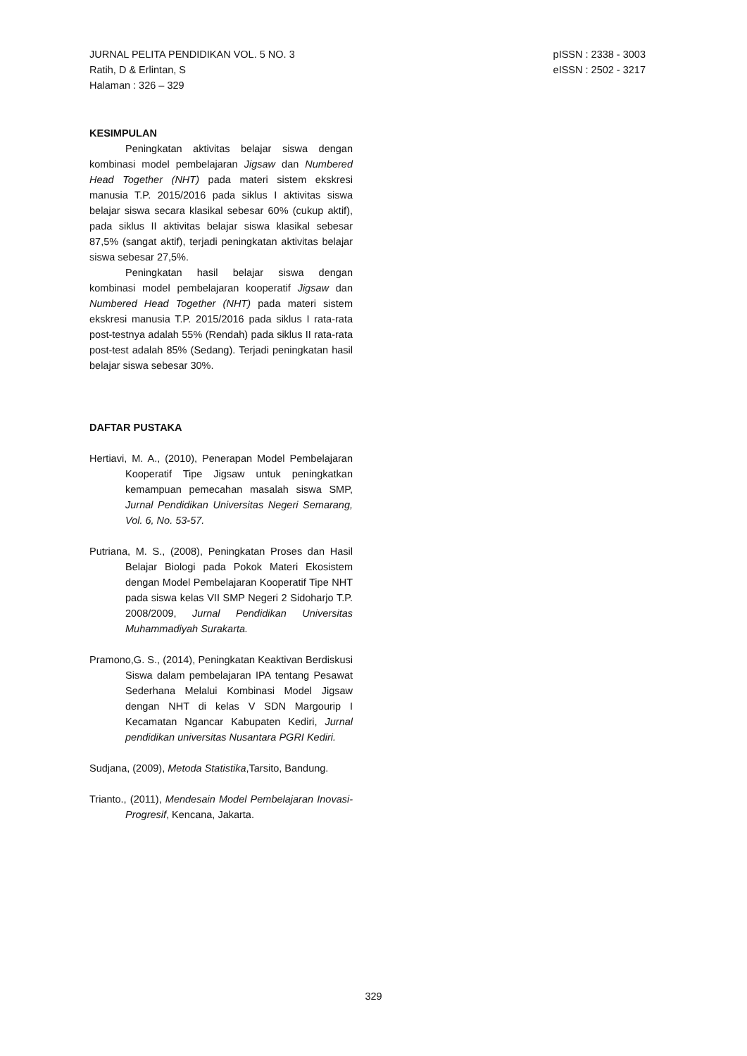JURNAL PELITA PENDIDIKAN VOL. 5 NO. 3
Ratih, D & Erlintan, S
Halaman : 326 – 329
pISSN : 2338 - 3003
eISSN : 2502 - 3217
KESIMPULAN
Peningkatan aktivitas belajar siswa dengan kombinasi model pembelajaran Jigsaw dan Numbered Head Together (NHT) pada materi sistem ekskresi manusia T.P. 2015/2016 pada siklus I aktivitas siswa belajar siswa secara klasikal sebesar 60% (cukup aktif), pada siklus II aktivitas belajar siswa klasikal sebesar 87,5% (sangat aktif), terjadi peningkatan aktivitas belajar siswa sebesar 27,5%.
Peningkatan hasil belajar siswa dengan kombinasi model pembelajaran kooperatif Jigsaw dan Numbered Head Together (NHT) pada materi sistem ekskresi manusia T.P. 2015/2016 pada siklus I rata-rata post-testnya adalah 55% (Rendah) pada siklus II rata-rata post-test adalah 85% (Sedang). Terjadi peningkatan hasil belajar siswa sebesar 30%.
DAFTAR PUSTAKA
Hertiavi, M. A., (2010), Penerapan Model Pembelajaran Kooperatif Tipe Jigsaw untuk peningkatkan kemampuan pemecahan masalah siswa SMP, Jurnal Pendidikan Universitas Negeri Semarang, Vol. 6, No. 53-57.
Putriana, M. S., (2008), Peningkatan Proses dan Hasil Belajar Biologi pada Pokok Materi Ekosistem dengan Model Pembelajaran Kooperatif Tipe NHT pada siswa kelas VII SMP Negeri 2 Sidoharjo T.P. 2008/2009, Jurnal Pendidikan Universitas Muhammadiyah Surakarta.
Pramono,G. S., (2014), Peningkatan Keaktivan Berdiskusi Siswa dalam pembelajaran IPA tentang Pesawat Sederhana Melalui Kombinasi Model Jigsaw dengan NHT di kelas V SDN Margourip I Kecamatan Ngancar Kabupaten Kediri, Jurnal pendidikan universitas Nusantara PGRI Kediri.
Sudjana, (2009), Metoda Statistika,Tarsito, Bandung.
Trianto., (2011), Mendesain Model Pembelajaran Inovasi-Progresif, Kencana, Jakarta.
329